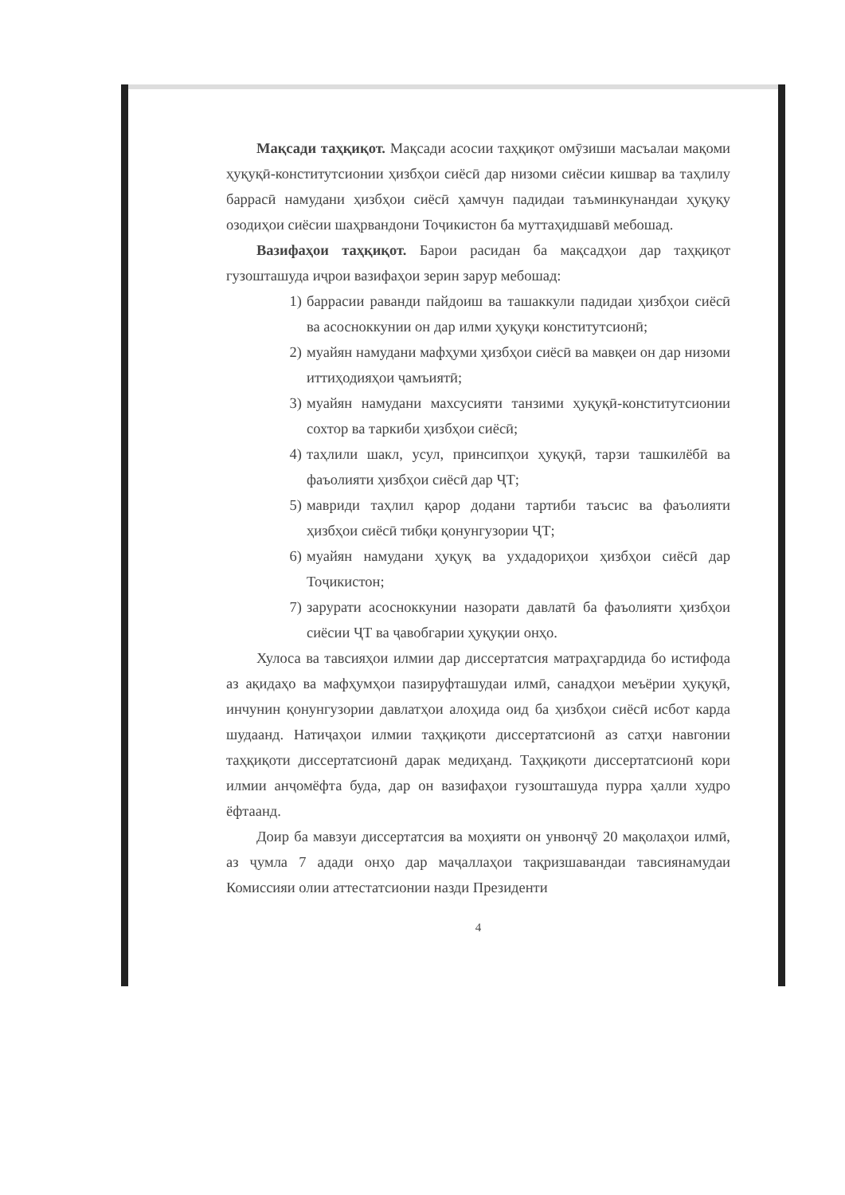Мақсади таҳқиқот. Мақсади асосии таҳқиқот омӯзиши масъалаи мақоми ҳуқуқӣ-конститутсионии ҳизбҳои сиёсӣ дар низоми сиёсии кишвар ва таҳлилу баррасӣ намудани ҳизбҳои сиёсӣ ҳамчун падидаи таъминкунандаи ҳуқуқу озодиҳои сиёсии шаҳрвандони Тоҷикистон ба муттаҳидшавӣ мебошад.
Вазифаҳои таҳқиқот. Барои расидан ба мақсадҳои дар таҳқиқот гузошташуда иҷрои вазифаҳои зерин зарур мебошад:
1) баррасии раванди пайдоиш ва ташаккули падидаи ҳизбҳои сиёсӣ ва асосноккунии он дар илми ҳуқуқи конститутсионӣ;
2) муайян намудани мафҳуми ҳизбҳои сиёсӣ ва мавқеи он дар низоми иттиҳодияҳои ҷамъиятӣ;
3) муайян намудани махсусияти танзими ҳуқуқӣ-конститутсионии сохтор ва таркиби ҳизбҳои сиёсӣ;
4) таҳлили шакл, усул, принсипҳои ҳуқуқӣ, тарзи ташкилёбӣ ва фаъолияти ҳизбҳои сиёсӣ дар ҶТ;
5) мавриди таҳлил қарор додани тартиби таъсис ва фаъолияти ҳизбҳои сиёсӣ тибқи қонунгузории ҶТ;
6) муайян намудани ҳуқуқ ва ухдадориҳои ҳизбҳои сиёсӣ дар Тоҷикистон;
7) зарурати асосноккунии назорати давлатӣ ба фаъолияти ҳизбҳои сиёсии ҶТ ва ҷавобгарии ҳуқуқии онҳо.
Хулоса ва тавсияҳои илмии дар диссертатсия матраҳгардида бо истифода аз ақидаҳо ва мафҳумҳои пазируфташудаи илмӣ, санадҳои меъёрии ҳуқуқӣ, инчунин қонунгузории давлатҳои алоҳида оид ба ҳизбҳои сиёсӣ исбот карда шудаанд. Натиҷаҳои илмии таҳқиқоти диссертатсионӣ аз сатҳи навгонии таҳқиқоти диссертатсионӣ дарак медиҳанд. Таҳқиқоти диссертатсионӣ кори илмии анҷомёфта буда, дар он вазифаҳои гузошташуда пурра ҳалли худро ёфтаанд.
Доир ба мавзуи диссертатсия ва моҳияти он унвонҷӯ 20 мақолаҳои илмӣ, аз ҷумла 7 адади онҳо дар маҷаллаҳои тақризшавандаи тавсиянамудаи Комиссияи олии аттестатсионии назди Президенти
4